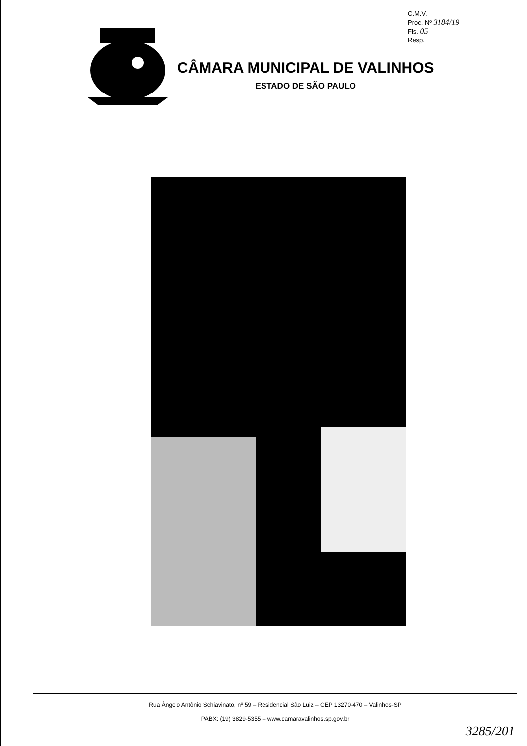C.M.V.
Proc. Nº 3184/19
Fls. 05
Resp.
CÂMARA MUNICIPAL DE VALINHOS
ESTADO DE SÃO PAULO
Rua Ângelo Antônio Schiavinato, nº 59 – Residencial São Luiz – CEP 13270-470 – Valinhos-SP
PABX: (19) 3829-5355 – www.camaravalinhos.sp.gov.br
3285/201